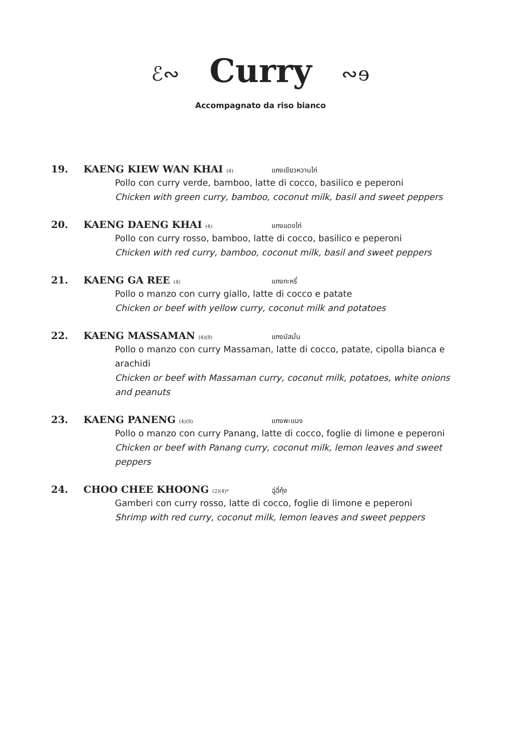ℰ∾ Curry ∾ɘ
Accompagnato da riso bianco
19.
KAENG KIEW WAN KHAI (4)
แกงเขียวหวานไก่
Pollo con curry verde, bamboo, latte di cocco, basilico e peperoni
Chicken with green curry, bamboo, coconut milk, basil and sweet peppers
20.
KAENG DAENG KHAI (4)
แกงแดงไก่
Pollo con curry rosso, bamboo, latte di cocco, basilico e peperoni
Chicken with red curry, bamboo, coconut milk, basil and sweet peppers
21.
KAENG GA REE (4)
แกงกะหรี่
Pollo o manzo con curry giallo, latte di cocco e patate
Chicken or beef with yellow curry, coconut milk and potatoes
22.
KAENG MASSAMAN (4)(8)
แกงมัสมั่น
Pollo o manzo con curry Massaman, latte di cocco, patate, cipolla bianca e arachidi
Chicken or beef with Massaman curry, coconut milk, potatoes, white onions and peanuts
23.
KAENG PANENG (4)(8)
แกงพะแนง
Pollo o manzo con curry Panang, latte di cocco, foglie di limone e peperoni
Chicken or beef with Panang curry, coconut milk, lemon leaves and sweet peppers
24.
CHOO CHEE KHOONG (2)(4)*
ฉู่ฉี่กุ้ง
Gamberi con curry rosso, latte di cocco, foglie di limone e peperoni
Shrimp with red curry, coconut milk, lemon leaves and sweet peppers